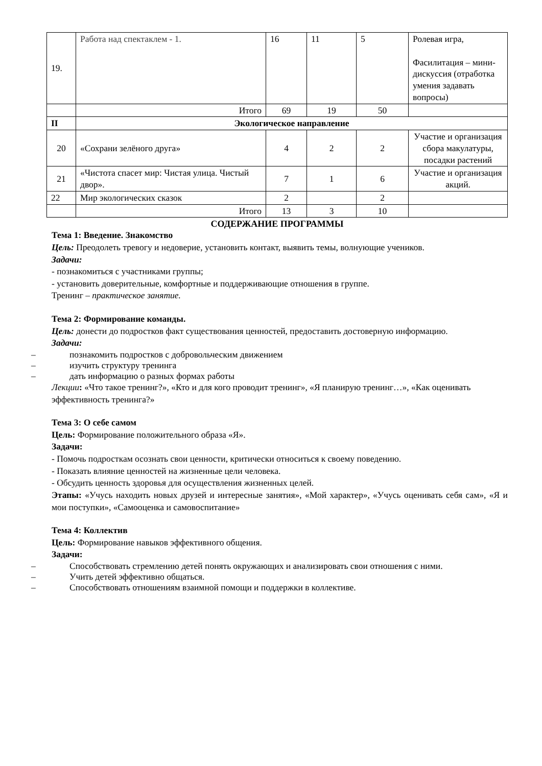| 19. | Работа над спектаклем - 1. | 16 | 11 | 5 | Ролевая игра, Фасилитация – мини-дискуссия (отработка умения задавать вопросы) |
| | Итого | 69 | 19 | 50 | |
| II | Экологическое направление | | | | |
| 20 | «Сохрани зелёного друга» | 4 | 2 | 2 | Участие и организация сбора макулатуры, посадки растений |
| 21 | «Чистота спасет мир: Чистая улица. Чистый двор». | 7 | 1 | 6 | Участие и организация акций. |
| 22 | Мир экологических сказок | 2 | | 2 | |
| | Итого | 13 | 3 | 10 | |
СОДЕРЖАНИЕ ПРОГРАММЫ
Тема 1: Введение. Знакомство
Цель: Преодолеть тревогу и недоверие, установить контакт, выявить темы, волнующие учеников.
Задачи:
- познакомиться с участниками группы;
- установить доверительные, комфортные и поддерживающие отношения в группе.
Тренинг – практическое занятие.
Тема 2: Формирование команды.
Цель: донести до подростков факт существования ценностей, предоставить достоверную информацию.
Задачи:
– познакомить подростков с добровольческим движением
– изучить структуру тренинга
– дать информацию о разных формах работы
Лекции: «Что такое тренинг?», «Кто и для кого проводит тренинг», «Я планирую тренинг…», «Как оценивать эффективность тренинга?»
Тема 3: О себе самом
Цель: Формирование положительного образа «Я».
Задачи:
- Помочь подросткам осознать свои ценности, критически относиться к своему поведению.
- Показать влияние ценностей на жизненные цели человека.
- Обсудить ценность здоровья для осуществления жизненных целей.
Этапы: «Учусь находить новых друзей и интересные занятия», «Мой характер», «Учусь оценивать себя сам», «Я и мои поступки», «Самооценка и самовоспитание»
Тема 4: Коллектив
Цель: Формирование навыков эффективного общения.
Задачи:
– Способствовать стремлению детей понять окружающих и анализировать свои отношения с ними.
– Учить детей эффективно общаться.
– Способствовать отношениям взаимной помощи и поддержки в коллективе.